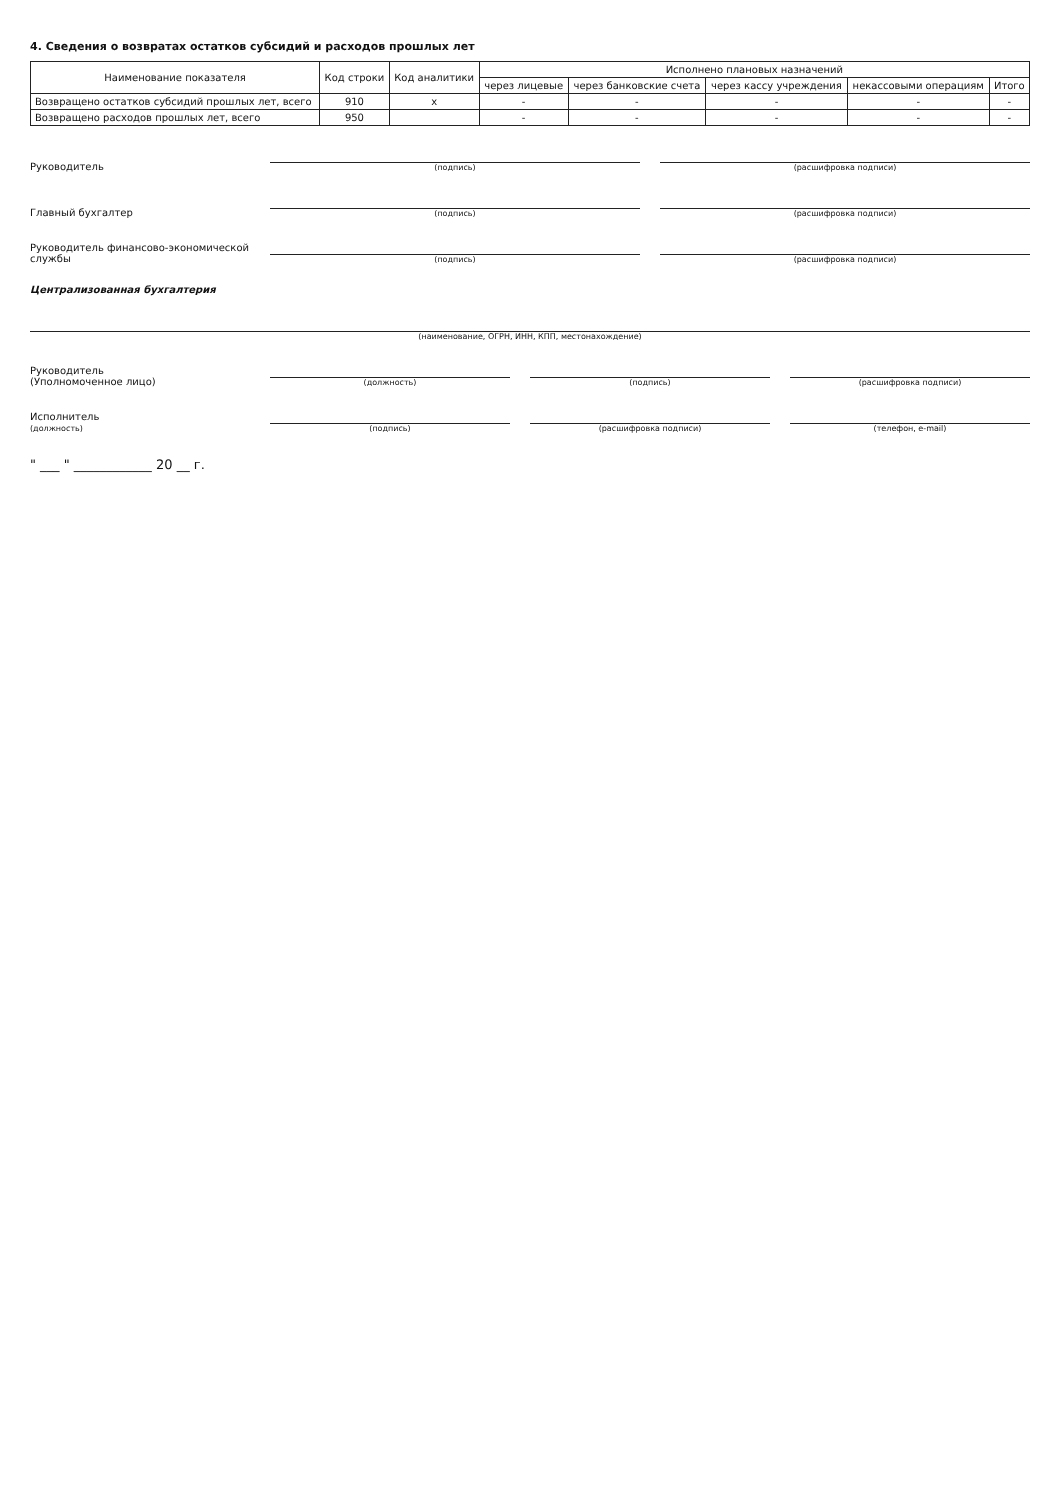4. Сведения о возвратах остатков субсидий и расходов прошлых лет
| Наименование показателя | Код строки | Код аналитики | Исполнено плановых назначений | | | | |
| --- | --- | --- | --- | --- | --- | --- | --- |
| | | | через лицевые | через банковские счета | через кассу учреждения | некассовыми операциям | Итого |
| Возвращено остатков субсидий прошлых лет, всего | 910 | x | - | - | - | - | - |
| Возвращено расходов прошлых лет, всего | 950 | | - | - | - | - | - |
Руководитель
(подпись)
(расшифровка подписи)
Главный бухгалтер
(подпись)
(расшифровка подписи)
Руководитель финансово-экономической службы
(подпись)
(расшифровка подписи)
Централизованная бухгалтерия
(наименование, ОГРН, ИНН, КПП, местонахождение)
Руководитель
(Уполномоченное лицо)
(должность)
(подпись)
(расшифровка подписи)
Исполнитель
(должность)
(подпись)
(расшифровка подписи)
(телефон, e-mail)
" ___ " ____________ 20 __ г.